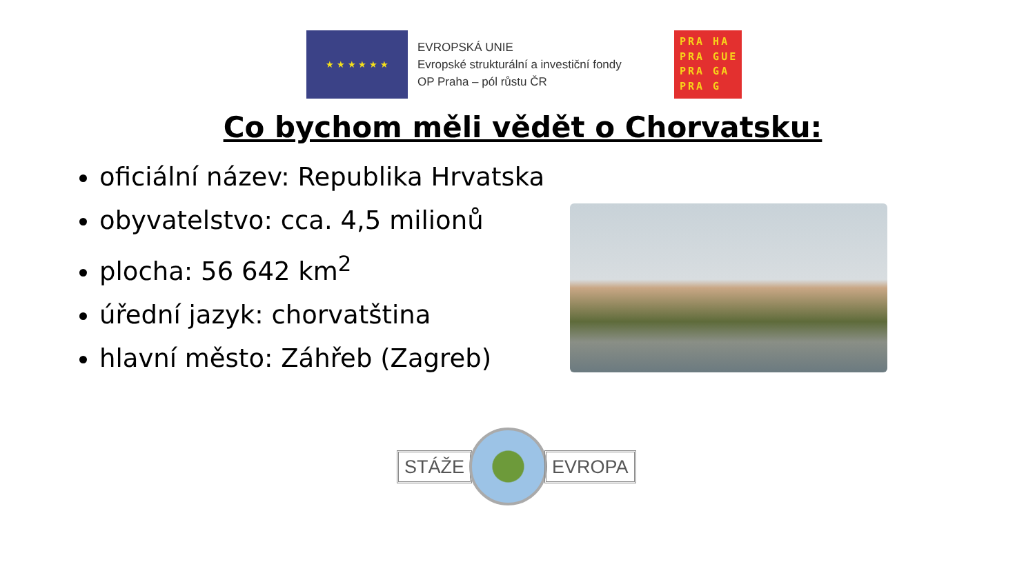★ ★ ★ ★ ★ ★
EVROPSKÁ UNIE
Evropské strukturální a investiční fondy
OP Praha – pól růstu ČR
PRA HA
PRA GUE
PRA GA
PRA G
Co bychom měli vědět o Chorvatsku:
oficiální název: Republika Hrvatska
obyvatelstvo: cca. 4,5 milionů
plocha: 56 642 km<sup>2</sup>
úřední jazyk: chorvatština
hlavní město: Záhřeb (Zagreb)
STÁŽE EVROPA